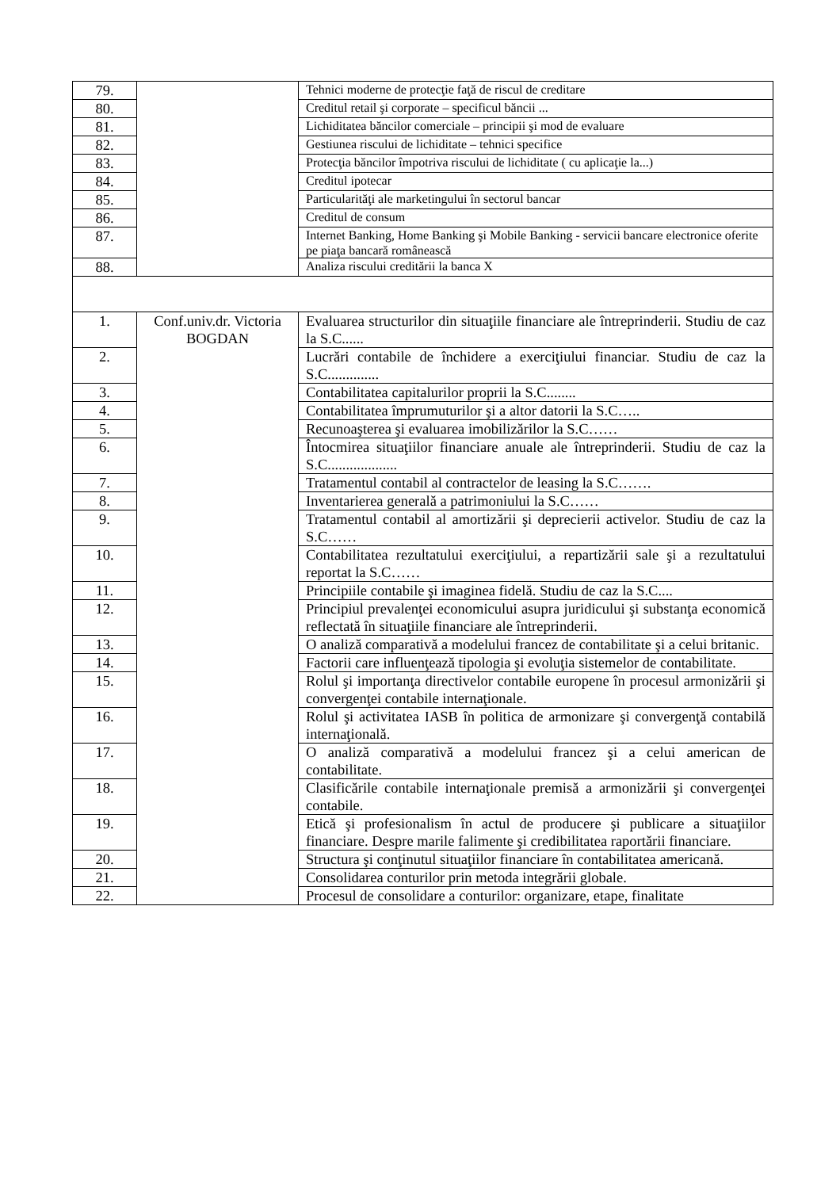| 79. | | Tehnici moderne de protecţie faţă de riscul de creditare |
| 80. | | Creditul retail şi corporate – specificul băncii ... |
| 81. | | Lichiditatea băncilor comerciale – principii şi mod de evaluare |
| 82. | | Gestiunea riscului de lichiditate – tehnici specifice |
| 83. | | Protecţia băncilor împotriva riscului de lichiditate ( cu aplicaţie la...) |
| 84. | | Creditul ipotecar |
| 85. | | Particularităţi ale marketingului în sectorul bancar |
| 86. | | Creditul de consum |
| 87. | | Internet Banking, Home Banking şi Mobile Banking - servicii bancare electronice oferite pe piaţa bancară românească |
| 88. | | Analiza riscului creditării la banca X |
| 1. | Conf.univ.dr. Victoria BOGDAN | Evaluarea structurilor din situaţiile financiare ale întreprinderii. Studiu de caz la S.C...... |
| 2. | | Lucrări contabile de închidere a exerciţiului financiar. Studiu de caz la S.C.............. |
| 3. | | Contabilitatea capitalurilor proprii la S.C........ |
| 4. | | Contabilitatea împrumuturilor şi a altor datorii la S.C….. |
| 5. | | Recunoaşterea şi evaluarea imobilizărilor la S.C…… |
| 6. | | Întocmirea situaţiilor financiare anuale ale întreprinderii. Studiu de caz la S.C................... |
| 7. | | Tratamentul contabil al contractelor de leasing la S.C……. |
| 8. | | Inventarierea generală a patrimoniului la S.C…… |
| 9. | | Tratamentul contabil al amortizării şi deprecierii activelor. Studiu de caz la S.C…… |
| 10. | | Contabilitatea rezultatului exerciţiului, a repartizării sale şi a rezultatului reportat la S.C…… |
| 11. | | Principiile contabile şi imaginea fidelă. Studiu de caz la S.C.... |
| 12. | | Principiul prevalenţei economicului asupra juridicului şi substanţa economică reflectată în situaţiile financiare ale întreprinderii. |
| 13. | | O analiză comparativă a modelului francez de contabilitate şi a celui britanic. |
| 14. | | Factorii care influenţează tipologia şi evoluţia sistemelor de contabilitate. |
| 15. | | Rolul şi importanţa directivelor contabile europene în procesul armonizării şi convergenţei contabile internaţionale. |
| 16. | | Rolul şi activitatea IASB în politica de armonizare şi convergenţă contabilă internaţională. |
| 17. | | O analiză comparativă a modelului francez şi a celui american de contabilitate. |
| 18. | | Clasificările contabile internaţionale premisă a armonizării şi convergenţei contabile. |
| 19. | | Etică şi profesionalism în actul de producere şi publicare a situaţiilor financiare. Despre marile falimente şi credibilitatea raportării financiare. |
| 20. | | Structura şi conţinutul situaţiilor financiare în contabilitatea americană. |
| 21. | | Consolidarea conturilor prin metoda integrării globale. |
| 22. | | Procesul de consolidare a conturilor: organizare, etape, finalitate |